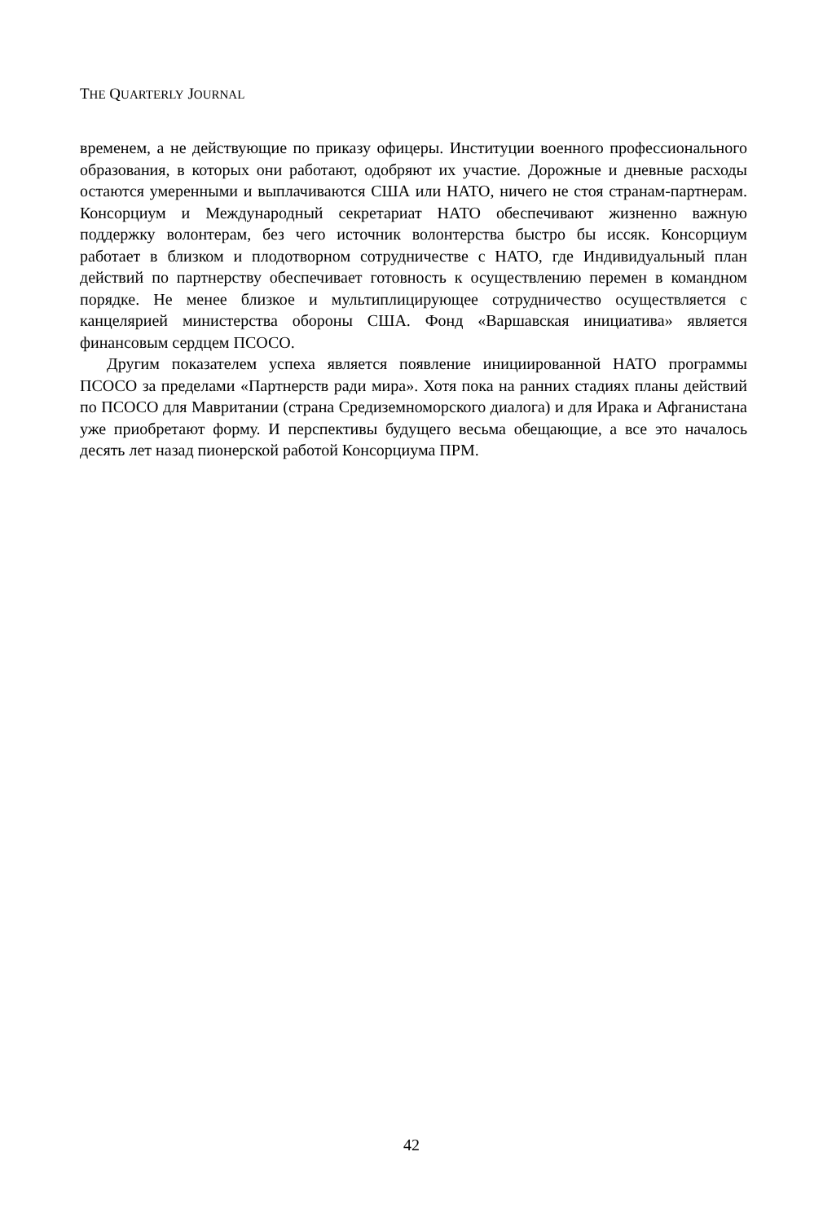THE QUARTERLY JOURNAL
временем, а не действующие по приказу офицеры. Институции военного профессионального образования, в которых они работают, одобряют их участие. Дорожные и дневные расходы остаются умеренными и выплачиваются США или НАТО, ничего не стоя странам-партнерам. Консорциум и Международный секретариат НАТО обеспечивают жизненно важную поддержку волонтерам, без чего источник волонтерства быстро бы иссяк. Консорциум работает в близком и плодотворном сотрудничестве с НАТО, где Индивидуальный план действий по партнерству обеспечивает готовность к осуществлению перемен в командном порядке. Не менее близкое и мультиплицирующее сотрудничество осуществляется с канцелярией министерства обороны США. Фонд «Варшавская инициатива» является финансовым сердцем ПСОСО.
Другим показателем успеха является появление инициированной НАТО программы ПСОСО за пределами «Партнерств ради мира». Хотя пока на ранних стадиях планы действий по ПСОСО для Мавритании (страна Средиземноморского диалога) и для Ирака и Афганистана уже приобретают форму. И перспективы будущего весьма обещающие, а все это началось десять лет назад пионерской работой Консорциума ПРМ.
42